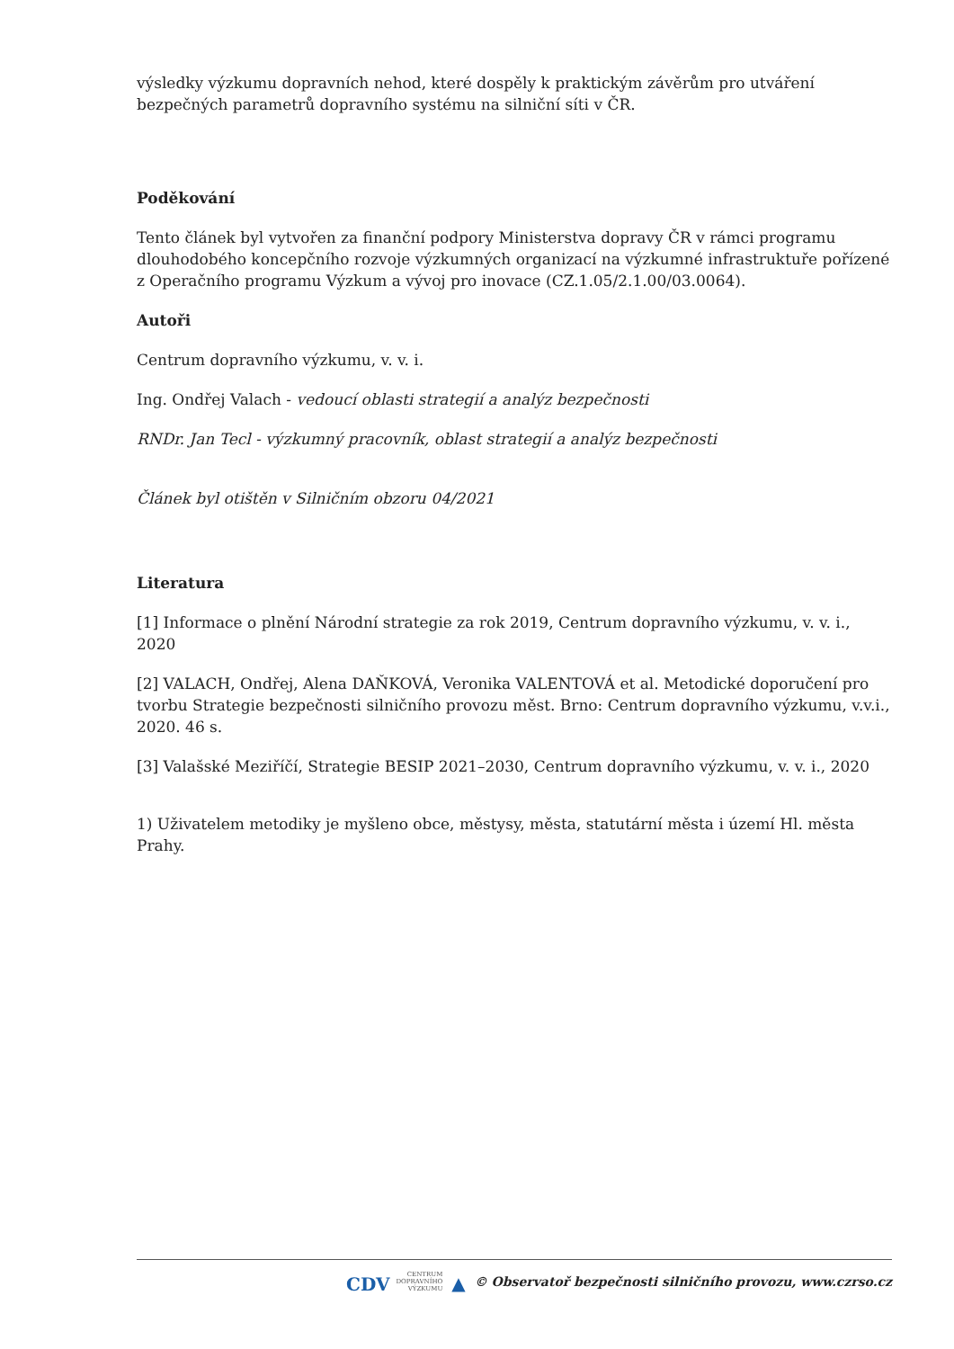výsledky výzkumu dopravních nehod, které dospěly k praktickým závěrům pro utváření bezpečných parametrů dopravního systému na silniční síti v ČR.
Poděkování
Tento článek byl vytvořen za finanční podpory Ministerstva dopravy ČR v rámci programu dlouhodobého koncepčního rozvoje výzkumných organizací na výzkumné infrastruktuře pořízené z Operačního programu Výzkum a vývoj pro inovace (CZ.1.05/2.1.00/03.0064).
Autoři
Centrum dopravního výzkumu, v. v. i.
Ing. Ondřej Valach - vedoucí oblasti strategií a analýz bezpečnosti
RNDr. Jan Tecl - výzkumný pracovník, oblast strategií a analýz bezpečnosti
Článek byl otištěn v Silničním obzoru 04/2021
Literatura
[1] Informace o plnění Národní strategie za rok 2019, Centrum dopravního výzkumu, v. v. i., 2020
[2] VALACH, Ondřej, Alena DAŇKOVÁ, Veronika VALENTOVÁ et al. Metodické doporučení pro tvorbu Strategie bezpečnosti silničního provozu měst. Brno: Centrum dopravního výzkumu, v.v.i., 2020. 46 s.
[3] Valašské Meziříčí, Strategie BESIP 2021–2030, Centrum dopravního výzkumu, v. v. i., 2020
1) Uživatelem metodiky je myšleno obce, městysy, města, statutární města i území Hl. města Prahy.
CDV CENTRUM
DOPRAVNÍHO
VÝZKUMU ▲ © Observatoř bezpečnosti silničního provozu, www.czrso.cz